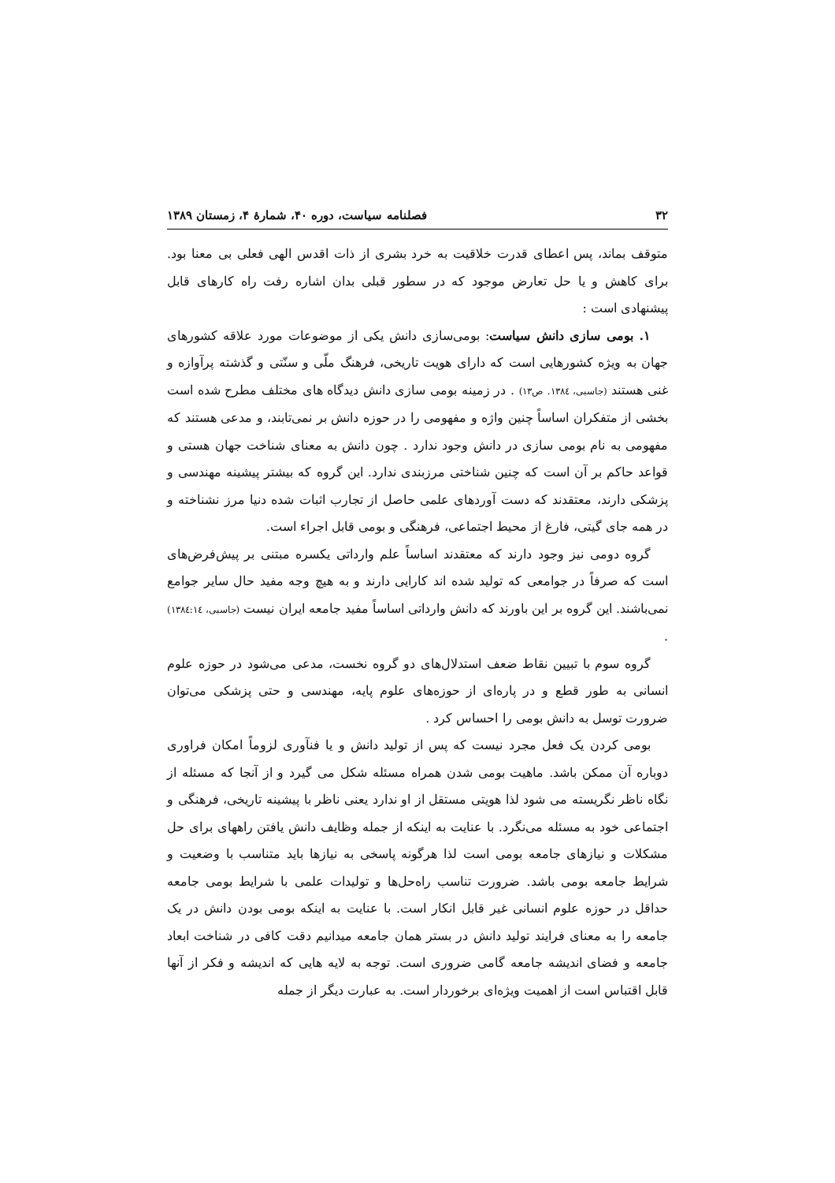۳۲ فصلنامه سیاست، دوره ۴۰، شمارهٔ ۴، زمستان ۱۳۸۹
متوقف بماند، پس اعطای قدرت خلاقیت به خرد بشری از ذات اقدس الهی فعلی بی معنا بود. برای کاهش و یا حل تعارض موجود که در سطور قبلی بدان اشاره رفت راه کارهای قابل پیشنهادی است :
۱. بومی سازی دانش سیاست: بومی‌سازی دانش یکی از موضوعات مورد علاقه کشورهای جهان به ویژه کشورهایی است که دارای هویت تاریخی، فرهنگ ملّی و سنّتی و گذشته پرآوازه و غنی هستند (جاسبی، ۱۳۸٤. ص۱۳) . در زمینه بومی سازی دانش دیدگاه های مختلف مطرح شده است بخشی از متفکران اساساً چنین واژه و مفهومی را در حوزه دانش بر نمی‌تابند، و مدعی هستند که مفهومی به نام بومی سازی در دانش وجود ندارد . چون دانش به معنای شناخت جهان هستی و قواعد حاکم بر آن است که چنین شناختی مرزبندی ندارد. این گروه که بیشتر پیشینه مهندسی و پزشکی دارند، معتقدند که دست آوردهای علمی حاصل از تجارب اثبات شده دنیا مرز نشناخته و در همه جای گیتی، فارغ از محیط اجتماعی، فرهنگی و بومی قابل اجراء است.
گروه دومی نیز وجود دارند که معتقدند اساساً علم وارداتی یکسره مبتنی بر پیش‌فرض‌های است که صرفاً در جوامعی که تولید شده اند کارایی دارند و به هیچ وجه مفید حال سایر جوامع نمی‌باشند. این گروه بر این باورند که دانش وارداتی اساساً مفید جامعه ایران نیست (جاسبی، ۱۳۸٤:۱٤) .
گروه سوم با تبیین نقاط ضعف استدلال‌های دو گروه نخست، مدعی می‌شود در حوزه علوم انسانی به طور قطع و در پاره‌ای از حوزه‌های علوم پایه، مهندسی و حتی پزشکی می‌توان ضرورت توسل به دانش بومی را احساس کرد .
بومی کردن یک فعل مجرد نیست که پس از تولید دانش و یا فنآوری لزوماً امکان فراوری دوباره آن ممکن باشد. ماهیت بومی شدن همراه مسئله شکل می گیرد و از آنجا که مسئله از نگاه ناظر نگریسته می شود لذا هویتی مستقل از او ندارد یعنی ناظر با پیشینه تاریخی، فرهنگی و اجتماعی خود به مسئله می‌نگرد. با عنایت به اینکه از جمله وظایف دانش یافتن راههای برای حل مشکلات و نیازهای جامعه بومی است لذا هرگونه پاسخی به نیازها باید متناسب با وضعیت و شرایط جامعه بومی باشد. ضرورت تناسب راه‌حل‌ها و تولیدات علمی با شرایط بومی جامعه حداقل در حوزه علوم انسانی غیر قابل انکار است. با عنایت به اینکه بومی بودن دانش در یک جامعه را به معنای فرایند تولید دانش در بستر همان جامعه میدانیم دقت کافی در شناخت ابعاد جامعه و فضای اندیشه جامعه گامی ضروری است. توجه به لایه هایی که اندیشه و فکر از آنها قابل اقتباس است از اهمیت ویژه‌ای برخوردار است. به عبارت دیگر از جمله